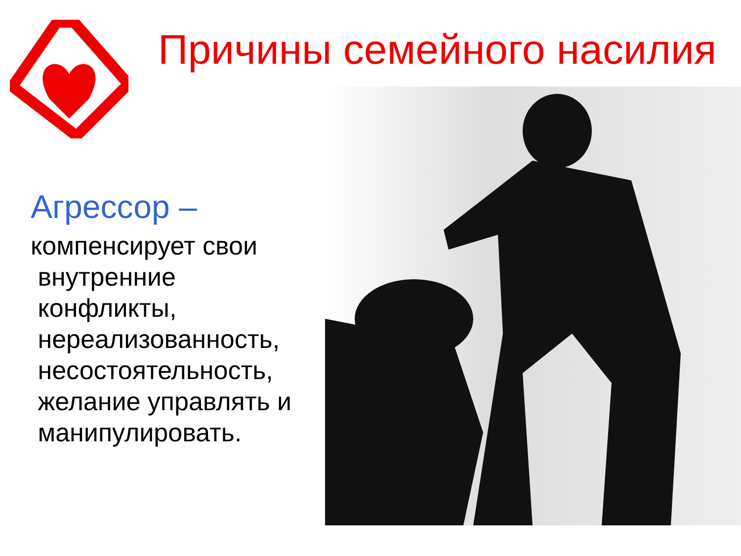Причины семейного насилия
Агрессор –
компенсирует свои
внутренние
конфликты,
нереализованность,
несостоятельность,
желание управлять и
манипулировать.